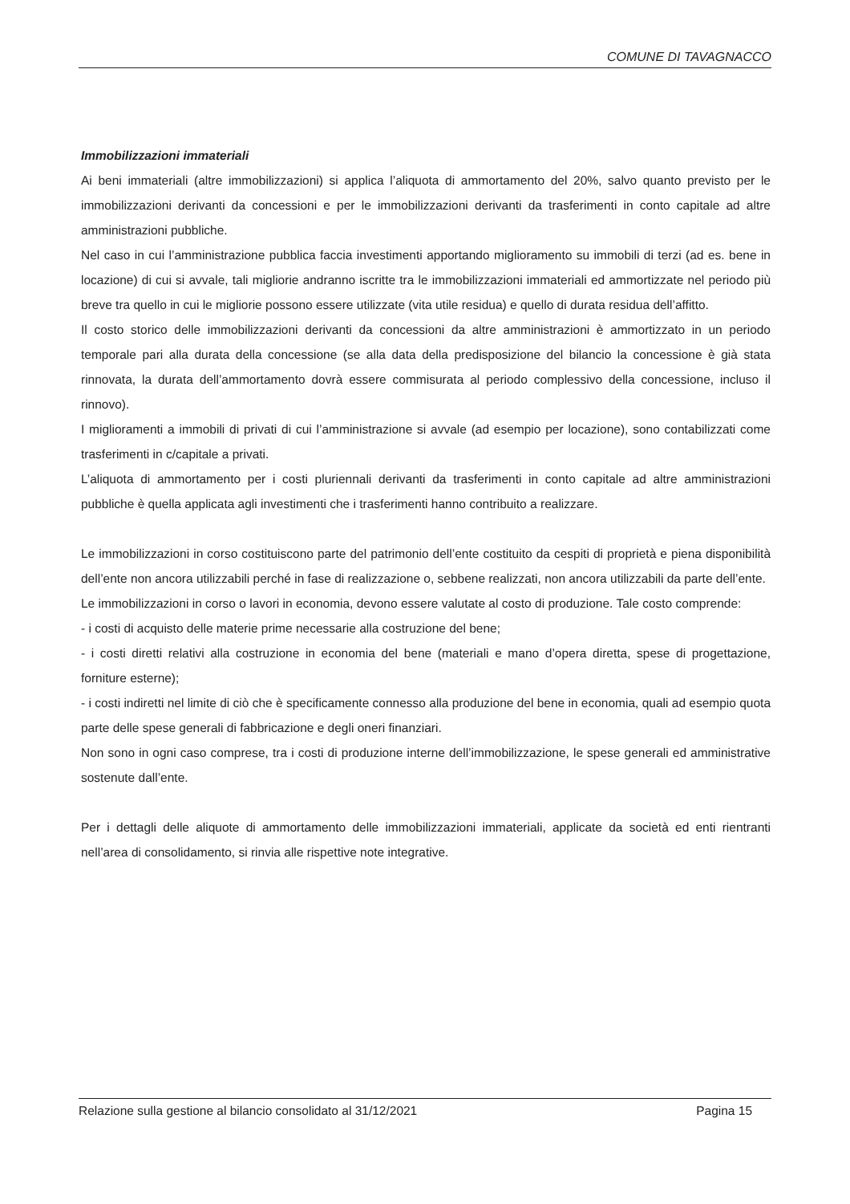COMUNE DI TAVAGNACCO
Immobilizzazioni immateriali
Ai beni immateriali (altre immobilizzazioni) si applica l’aliquota di ammortamento del 20%, salvo quanto previsto per le immobilizzazioni derivanti da concessioni e per le immobilizzazioni derivanti da trasferimenti in conto capitale ad altre amministrazioni pubbliche.
Nel caso in cui l’amministrazione pubblica faccia investimenti apportando miglioramento su immobili di terzi (ad es. bene in locazione) di cui si avvale, tali migliorie andranno iscritte tra le immobilizzazioni immateriali ed ammortizzate nel periodo più breve tra quello in cui le migliorie possono essere utilizzate (vita utile residua) e quello di durata residua dell’affitto.
Il costo storico delle immobilizzazioni derivanti da concessioni da altre amministrazioni è ammortizzato in un periodo temporale pari alla durata della concessione (se alla data della predisposizione del bilancio la concessione è già stata rinnovata, la durata dell’ammortamento dovrà essere commisurata al periodo complessivo della concessione, incluso il rinnovo).
I miglioramenti a immobili di privati di cui l’amministrazione si avvale (ad esempio per locazione), sono contabilizzati come trasferimenti in c/capitale a privati.
L’aliquota di ammortamento per i costi pluriennali derivanti da trasferimenti in conto capitale ad altre amministrazioni pubbliche è quella applicata agli investimenti che i trasferimenti hanno contribuito a realizzare.
Le immobilizzazioni in corso costituiscono parte del patrimonio dell’ente costituito da cespiti di proprietà e piena disponibilità dell’ente non ancora utilizzabili perché in fase di realizzazione o, sebbene realizzati, non ancora utilizzabili da parte dell’ente.
Le immobilizzazioni in corso o lavori in economia, devono essere valutate al costo di produzione. Tale costo comprende:
- i costi di acquisto delle materie prime necessarie alla costruzione del bene;
- i costi diretti relativi alla costruzione in economia del bene (materiali e mano d’opera diretta, spese di progettazione, forniture esterne);
- i costi indiretti nel limite di ciò che è specificamente connesso alla produzione del bene in economia, quali ad esempio quota parte delle spese generali di fabbricazione e degli oneri finanziari.
Non sono in ogni caso comprese, tra i costi di produzione interne dell’immobilizzazione, le spese generali ed amministrative sostenute dall’ente.
Per i dettagli delle aliquote di ammortamento delle immobilizzazioni immateriali, applicate da società ed enti rientranti nell’area di consolidamento, si rinvia alle rispettive note integrative.
Relazione sulla gestione al bilancio consolidato al 31/12/2021 Pagina 15